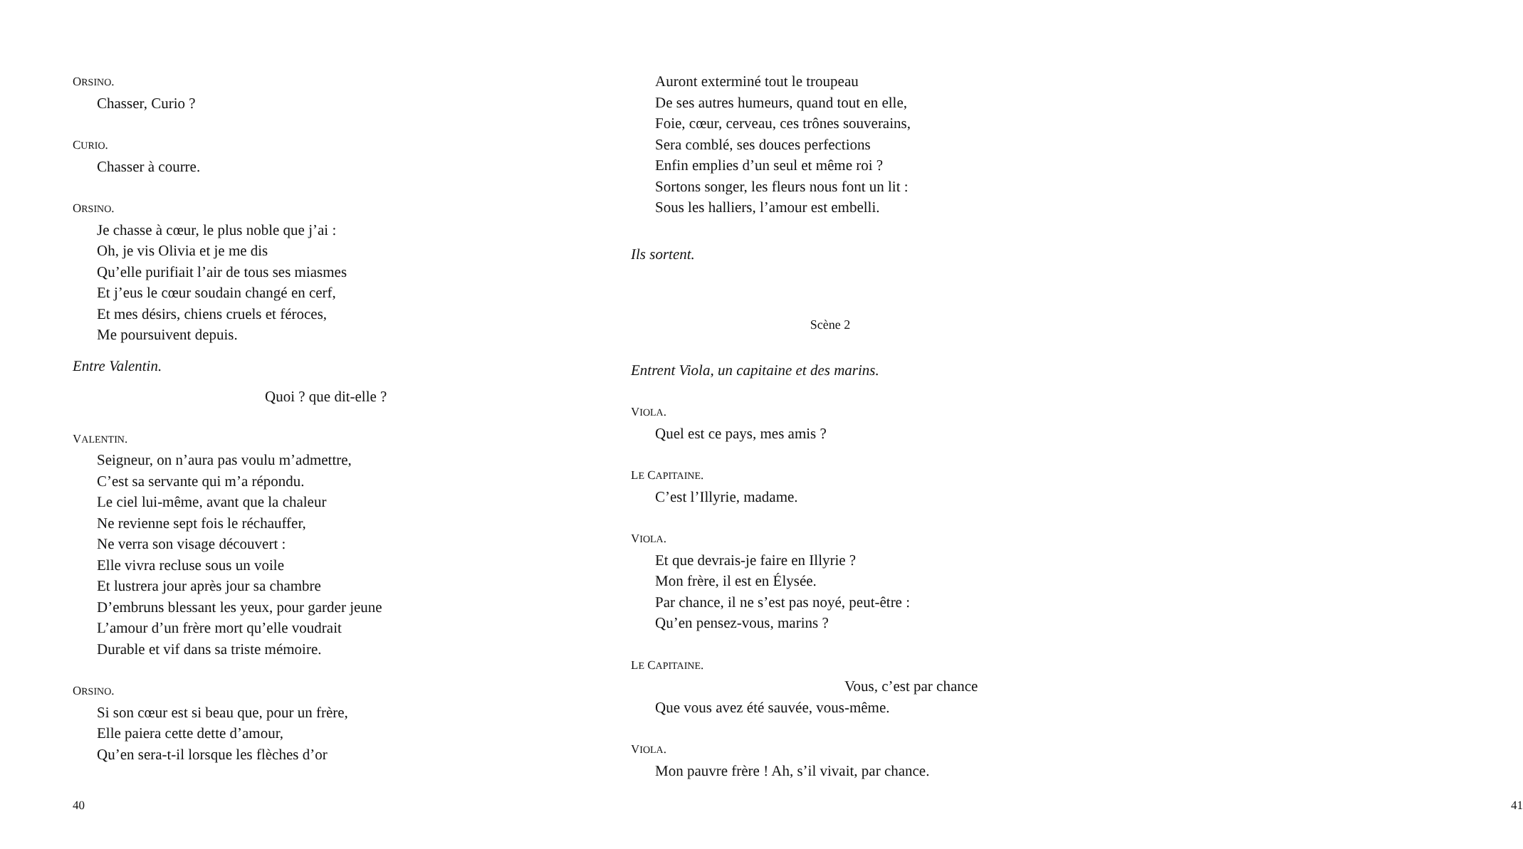ORSINO.
Chasser, Curio ?
CURIO.
Chasser à courre.
ORSINO.
Je chasse à cœur, le plus noble que j’ai :
Oh, je vis Olivia et je me dis
Qu’elle purifiait l’air de tous ses miasmes
Et j’eus le cœur soudain changé en cerf,
Et mes désirs, chiens cruels et féroces,
Me poursuivent depuis.
Entre Valentin.
Quoi ? que dit-elle ?
VALENTIN.
Seigneur, on n’aura pas voulu m’admettre,
C’est sa servante qui m’a répondu.
Le ciel lui-même, avant que la chaleur
Ne revienne sept fois le réchauffer,
Ne verra son visage découvert :
Elle vivra recluse sous un voile
Et lustrera jour après jour sa chambre
D’embruns blessant les yeux, pour garder jeune
L’amour d’un frère mort qu’elle voudrait
Durable et vif dans sa triste mémoire.
ORSINO.
Si son cœur est si beau que, pour un frère,
Elle paiera cette dette d’amour,
Qu’en sera-t-il lorsque les flèches d’or
40
Auront exterminé tout le troupeau
De ses autres humeurs, quand tout en elle,
Foie, cœur, cerveau, ces trônes souverains,
Sera comblé, ses douces perfections
Enfin emplies d’un seul et même roi ?
Sortons songer, les fleurs nous font un lit :
Sous les halliers, l’amour est embelli.
Ils sortent.
Scène 2
Entrent Viola, un capitaine et des marins.
VIOLA.
Quel est ce pays, mes amis ?
LE CAPITAINE.
C’est l’Illyrie, madame.
VIOLA.
Et que devrais-je faire en Illyrie ?
Mon frère, il est en Élysée.
Par chance, il ne s’est pas noyé, peut-être :
Qu’en pensez-vous, marins ?
LE CAPITAINE.
Vous, c’est par chance
Que vous avez été sauvée, vous-même.
VIOLA.
Mon pauvre frère ! Ah, s’il vivait, par chance.
41